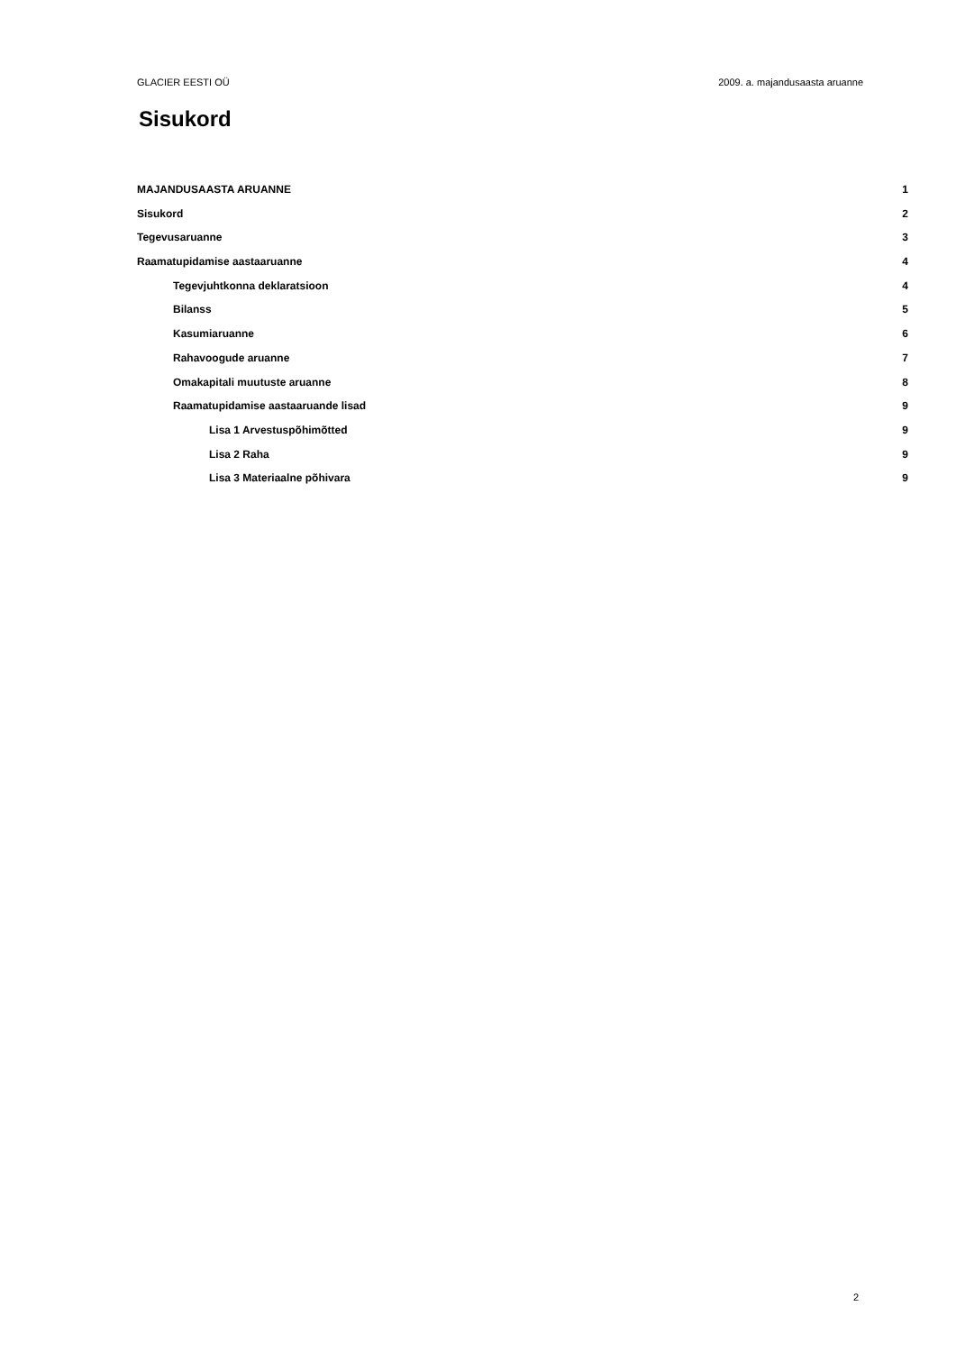GLACIER EESTI OÜ 2009. a. majandusaasta aruanne
Sisukord
MAJANDUSAASTA ARUANNE 1
Sisukord 2
Tegevusaruanne 3
Raamatupidamise aastaaruanne 4
Tegevjuhtkonna deklaratsioon 4
Bilanss 5
Kasumiaruanne 6
Rahavoogude aruanne 7
Omakapitali muutuste aruanne 8
Raamatupidamise aastaaruande lisad 9
Lisa 1 Arvestuspõhimõtted 9
Lisa 2 Raha 9
Lisa 3 Materiaalne põhivara 9
2